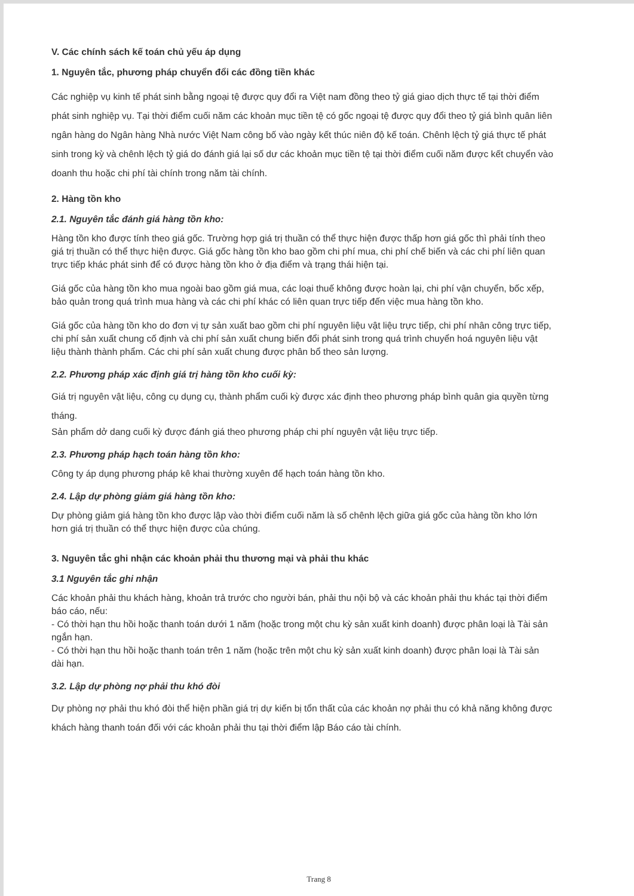V. Các chính sách kế toán chủ yếu áp dụng
1. Nguyên tắc, phương pháp chuyển đổi các đồng tiền khác
Các nghiệp vụ kinh tế phát sinh bằng ngoại tệ được quy đổi ra Việt nam đồng theo tỷ giá giao dịch thực tế tại thời điểm phát sinh nghiệp vụ. Tại thời điểm cuối năm các khoản mục tiền tệ có gốc ngoại tệ được quy đổi theo tỷ giá bình quân liên ngân hàng do Ngân hàng Nhà nước Việt Nam công bố vào ngày kết thúc niên độ kế toán. Chênh lệch tỷ giá thực tế phát sinh trong kỳ và chênh lệch tỷ giá do đánh giá lại số dư các khoản mục tiền tệ tại thời điểm cuối năm được kết chuyển vào doanh thu hoặc chi phí tài chính trong năm tài chính.
2. Hàng tồn kho
2.1. Nguyên tắc đánh giá hàng tồn kho:
Hàng tồn kho được tính theo giá gốc. Trường hợp giá trị thuần có thể thực hiện được thấp hơn giá gốc thì phải tính theo giá trị thuần có thể thực hiện được. Giá gốc hàng tồn kho bao gồm chi phí mua, chi phí chế biến và các chi phí liên quan trực tiếp khác phát sinh để có được hàng tồn kho ở địa điểm và trạng thái hiện tại.
Giá gốc của hàng tồn kho mua ngoài bao gồm giá mua, các loại thuế không được hoàn lại, chi phí vận chuyển, bốc xếp, bảo quản trong quá trình mua hàng và các chi phí khác có liên quan trực tiếp đến việc mua hàng tồn kho.
Giá gốc của hàng tồn kho do đơn vị tự sản xuất bao gồm chi phí nguyên liệu vật liệu trực tiếp, chi phí nhân công trực tiếp, chi phí sản xuất chung cố định và chi phí sản xuất chung biến đổi phát sinh trong quá trình chuyển hoá nguyên liệu vật liệu thành thành phẩm. Các chi phí sản xuất chung được phân bổ theo sản lượng.
2.2. Phương pháp xác định giá trị hàng tồn kho cuối kỳ:
Giá trị nguyên vật liệu, công cụ dụng cụ, thành phẩm cuối kỳ được xác định theo phương pháp bình quân gia quyền từng tháng.
Sản phẩm dở dang cuối kỳ được đánh giá theo phương pháp chi phí nguyên vật liệu trực tiếp.
2.3. Phương pháp hạch toán hàng tồn kho:
Công ty áp dụng phương pháp kê khai thường xuyên để hạch toán hàng tồn kho.
2.4. Lập dự phòng giảm giá hàng tồn kho:
Dự phòng giảm giá hàng tồn kho được lập vào thời điểm cuối năm là số chênh lệch giữa giá gốc của hàng tồn kho lớn hơn giá trị thuần có thể thực hiện được của chúng.
3. Nguyên tắc ghi nhận các khoản phải thu thương mại và phải thu khác
3.1 Nguyên tắc ghi nhận
Các khoản phải thu khách hàng, khoản trả trước cho người bán, phải thu nội bộ và các khoản phải thu khác tại thời điểm báo cáo, nếu:
- Có thời hạn thu hồi hoặc thanh toán dưới 1 năm (hoặc trong một chu kỳ sản xuất kinh doanh) được phân loại là Tài sản ngắn hạn.
- Có thời hạn thu hồi hoặc thanh toán trên 1 năm (hoặc trên một chu kỳ sản xuất kinh doanh) được phân loại là Tài sản dài hạn.
3.2. Lập dự phòng nợ phải thu khó đòi
Dự phòng nợ phải thu khó đòi thể hiện phần giá trị dự kiến bị tổn thất của các khoản nợ phải thu có khả năng không được khách hàng thanh toán đối với các khoản phải thu tại thời điểm lập Báo cáo tài chính.
Trang 8